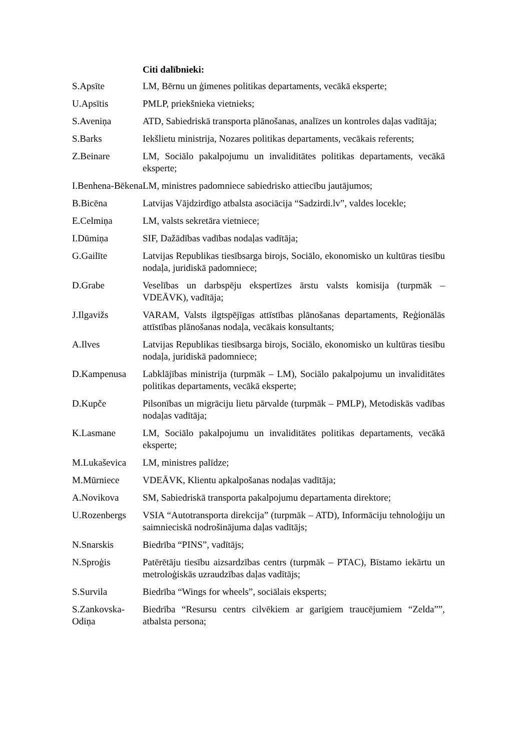Citi dalībnieki:
| S.Apsīte | LM, Bērnu un ģimenes politikas departaments, vecākā eksperte; |
| U.Apsītis | PMLP, priekšnieka vietnieks; |
| S.Aveniņa | ATD, Sabiedriskā transporta plānošanas, analīzes un kontroles daļas vadītāja; |
| S.Barks | Iekšlietu ministrija, Nozares politikas departaments, vecākais referents; |
| Z.Beinare | LM, Sociālo pakalpojumu un invaliditātes politikas departaments, vecākā eksperte; |
| I.Benhena-Bēkena | LM, ministres padomniece sabiedrisko attiecību jautājumos; |
| B.Bicēna | Latvijas Vājdzirdīgo atbalsta asociācija “Sadzirdi.lv”, valdes locekle; |
| E.Celmiņa | LM, valsts sekretāra vietniece; |
| I.Dūmiņa | SIF, Dažādības vadības nodaļas vadītāja; |
| G.Gailīte | Latvijas Republikas tiesībsarga birojs, Sociālo, ekonomisko un kultūras tiesību nodaļa, juridiskā padomniece; |
| D.Grabe | Veselības un darbspēju ekspertīzes ārstu valsts komisija (turpmāk – VDEĀVK), vadītāja; |
| J.Ilgavižs | VARAM, Valsts ilgtspējīgas attīstības plānošanas departaments, Reģionālās attīstības plānošanas nodaļa, vecākais konsultants; |
| A.Ilves | Latvijas Republikas tiesībsarga birojs, Sociālo, ekonomisko un kultūras tiesību nodaļa, juridiskā padomniece; |
| D.Kampenusa | Labklājības ministrija (turpmāk – LM), Sociālo pakalpojumu un invaliditātes politikas departaments, vecākā eksperte; |
| D.Kupče | Pilsonības un migrāciju lietu pārvalde (turpmāk – PMLP), Metodiskās vadības nodaļas vadītāja; |
| K.Lasmane | LM, Sociālo pakalpojumu un invaliditātes politikas departaments, vecākā eksperte; |
| M.Lukaševica | LM, ministres palīdze; |
| M.Mūrniece | VDEĀVK, Klientu apkalpošanas nodaļas vadītāja; |
| A.Novikova | SM, Sabiedriskā transporta pakalpojumu departamenta direktore; |
| U.Rozenbergs | VSIA “Autotransporta direkcija” (turpmāk – ATD), Informāciju tehnoloģiju un saimnieciskā nodrošinājuma daļas vadītājs; |
| N.Snarskis | Biedrība “PINS”, vadītājs; |
| N.Sproģis | Patērētāju tiesību aizsardzības centrs (turpmāk – PTAC), Bīstamo iekārtu un metroloģiskās uzraudzības daļas vadītājs; |
| S.Survila | Biedrība “Wings for wheels”, sociālais eksperts; |
| S.Zankovska-Odiņa | Biedrība “Resursu centrs cilvēkiem ar garīgiem traucējumiem “Zelda””, atbalsta persona; |